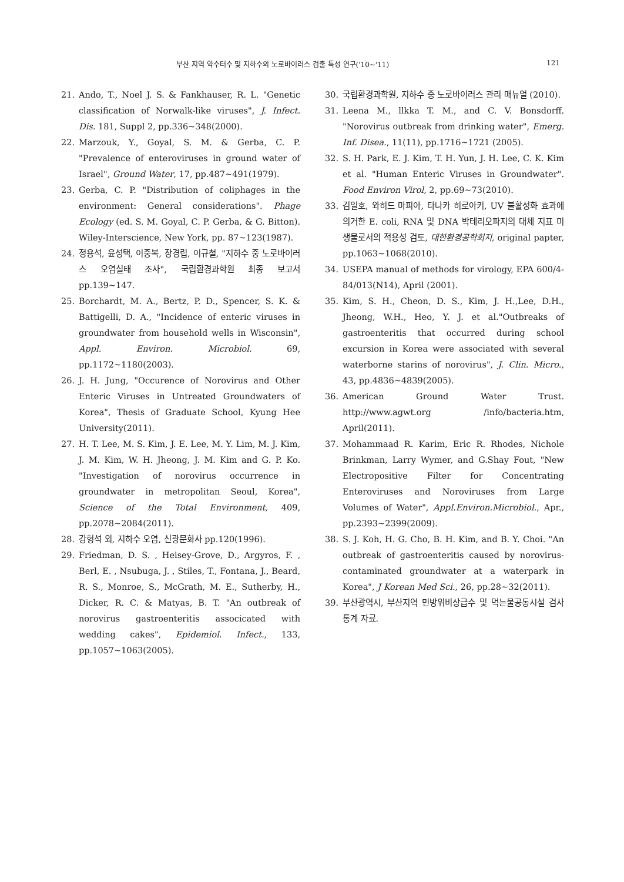부산 지역 약수터수 및 지하수의 노로바이러스 검출 특성 연구('10~'11) 121
21. Ando, T., Noel J. S. & Fankhauser, R. L. "Genetic classification of Norwalk-like viruses", J. Infect. Dis. 181, Suppl 2, pp.336~348(2000).
22. Marzouk, Y., Goyal, S. M. & Gerba, C. P. "Prevalence of enteroviruses in ground water of Israel", Ground Water, 17, pp.487~491(1979).
23. Gerba, C. P. "Distribution of coliphages in the environment: General considerations". Phage Ecology (ed. S. M. Goyal, C. P. Gerba, & G. Bitton). Wiley-Interscience, New York, pp. 87~123(1987).
24. 정용석, 윤성택, 이중복, 장경립, 이규철, "지하수 중 노로바이러스 오염실태 조사", 국립환경과학원 최종 보고서 pp.139~147.
25. Borchardt, M. A., Bertz, P. D., Spencer, S. K. & Battigelli, D. A., "Incidence of enteric viruses in groundwater from household wells in Wisconsin", Appl. Environ. Microbiol. 69, pp.1172~1180(2003).
26. J. H. Jung, "Occurence of Norovirus and Other Enteric Viruses in Untreated Groundwaters of Korea", Thesis of Graduate School, Kyung Hee University(2011).
27. H. T. Lee, M. S. Kim, J. E. Lee, M. Y. Lim, M. J. Kim, J. M. Kim, W. H. Jheong, J. M. Kim and G. P. Ko. "Investigation of norovirus occurrence in groundwater in metropolitan Seoul, Korea", Science of the Total Environment, 409, pp.2078~2084(2011).
28. 강형석 외, 지하수 오염, 신광문화사 pp.120(1996).
29. Friedman, D. S. , Heisey-Grove, D., Argyros, F. , Berl, E. , Nsubuga, J. , Stiles, T., Fontana, J., Beard, R. S., Monroe, S., McGrath, M. E., Sutherby, H., Dicker, R. C. & Matyas, B. T. "An outbreak of norovirus gastroenteritis associcated with wedding cakes", Epidemiol. Infect., 133, pp.1057~1063(2005).
30. 국립환경과학원, 지하수 중 노로바이러스 관리 매뉴얼 (2010).
31. Leena M., llkka T. M., and C. V. Bonsdorff. "Norovirus outbreak from drinking water", Emerg. Inf. Disea., 11(11), pp.1716~1721 (2005).
32. S. H. Park, E. J. Kim, T. H. Yun, J. H. Lee, C. K. Kim et al. "Human Enteric Viruses in Groundwater". Food Environ Virol, 2, pp.69~73(2010).
33. 김일호, 와히드 마피아, 타나카 히로아키, UV 불활성화 효과에 의거한 E. coli, RNA 및 DNA 박테리오파지의 대체 지표 미생물로서의 적용성 검토, 대한환경공학회지, original papter, pp.1063~1068(2010).
34. USEPA manual of methods for virology, EPA 600/4-84/013(N14), April (2001).
35. Kim, S. H., Cheon, D. S., Kim, J. H.,Lee, D.H., Jheong, W.H., Heo, Y. J. et al."Outbreaks of gastroenteritis that occurred during school excursion in Korea were associated with several waterborne starins of norovirus", J. Clin. Micro., 43, pp.4836~4839(2005).
36. American Ground Water Trust. http://www.agwt.org /info/bacteria.htm, April(2011).
37. Mohammaad R. Karim, Eric R. Rhodes, Nichole Brinkman, Larry Wymer, and G.Shay Fout, "New Electropositive Filter for Concentrating Enteroviruses and Noroviruses from Large Volumes of Water", Appl.Environ.Microbiol., Apr., pp.2393~2399(2009).
38. S. J. Koh, H. G. Cho, B. H. Kim, and B. Y. Choi. "An outbreak of gastroenteritis caused by norovirus-contaminated groundwater at a waterpark in Korea", J Korean Med Sci., 26, pp.28~32(2011).
39. 부산광역시, 부산지역 민방위비상급수 및 먹는물공동시설 검사 통계 자료.